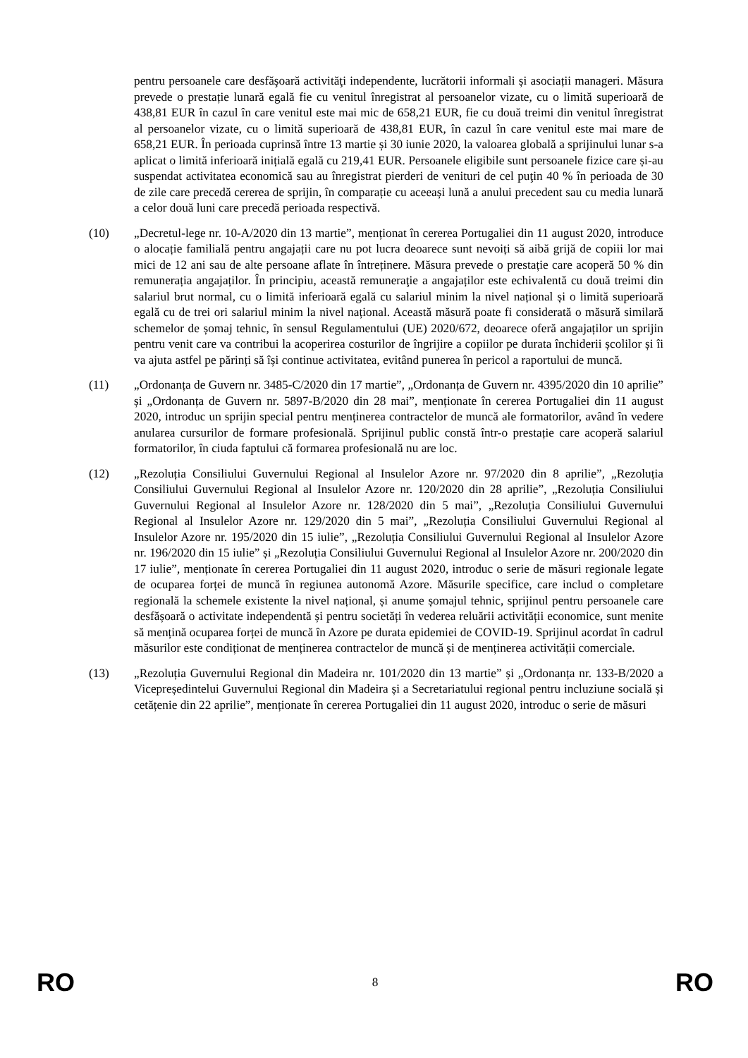pentru persoanele care desfăşoară activităţi independente, lucrătorii informali și asociații manageri. Măsura prevede o prestație lunară egală fie cu venitul înregistrat al persoanelor vizate, cu o limită superioară de 438,81 EUR în cazul în care venitul este mai mic de 658,21 EUR, fie cu două treimi din venitul înregistrat al persoanelor vizate, cu o limită superioară de 438,81 EUR, în cazul în care venitul este mai mare de 658,21 EUR. În perioada cuprinsă între 13 martie și 30 iunie 2020, la valoarea globală a sprijinului lunar s-a aplicat o limită inferioară inițială egală cu 219,41 EUR. Persoanele eligibile sunt persoanele fizice care și-au suspendat activitatea economică sau au înregistrat pierderi de venituri de cel puţin 40 % în perioada de 30 de zile care precedă cererea de sprijin, în comparație cu aceeași lună a anului precedent sau cu media lunară a celor două luni care precedă perioada respectivă.
(10) „Decretul-lege nr. 10-A/2020 din 13 martie”, menționat în cererea Portugaliei din 11 august 2020, introduce o alocație familială pentru angajații care nu pot lucra deoarece sunt nevoiți să aibă grijă de copiii lor mai mici de 12 ani sau de alte persoane aflate în întreținere. Măsura prevede o prestație care acoperă 50 % din remunerația angajaților. În principiu, această remuneraţie a angajaților este echivalentă cu două treimi din salariul brut normal, cu o limită inferioară egală cu salariul minim la nivel național și o limită superioară egală cu de trei ori salariul minim la nivel național. Această măsură poate fi considerată o măsură similară schemelor de șomaj tehnic, în sensul Regulamentului (UE) 2020/672, deoarece oferă angajaților un sprijin pentru venit care va contribui la acoperirea costurilor de îngrijire a copiilor pe durata închiderii școlilor și îi va ajuta astfel pe părinți să își continue activitatea, evitând punerea în pericol a raportului de muncă.
(11) „Ordonanța de Guvern nr. 3485-C/2020 din 17 martie”, „Ordonanța de Guvern nr. 4395/2020 din 10 aprilie” și „Ordonanța de Guvern nr. 5897-B/2020 din 28 mai”, menționate în cererea Portugaliei din 11 august 2020, introduc un sprijin special pentru menținerea contractelor de muncă ale formatorilor, având în vedere anularea cursurilor de formare profesională. Sprijinul public constă într-o prestație care acoperă salariul formatorilor, în ciuda faptului că formarea profesională nu are loc.
(12) „Rezoluția Consiliului Guvernului Regional al Insulelor Azore nr. 97/2020 din 8 aprilie”, „Rezoluția Consiliului Guvernului Regional al Insulelor Azore nr. 120/2020 din 28 aprilie”, „Rezoluția Consiliului Guvernului Regional al Insulelor Azore nr. 128/2020 din 5 mai”, „Rezoluția Consiliului Guvernului Regional al Insulelor Azore nr. 129/2020 din 5 mai”, „Rezoluția Consiliului Guvernului Regional al Insulelor Azore nr. 195/2020 din 15 iulie”, „Rezoluția Consiliului Guvernului Regional al Insulelor Azore nr. 196/2020 din 15 iulie” și „Rezoluția Consiliului Guvernului Regional al Insulelor Azore nr. 200/2020 din 17 iulie”, menționate în cererea Portugaliei din 11 august 2020, introduc o serie de măsuri regionale legate de ocuparea forței de muncă în regiunea autonomă Azore. Măsurile specifice, care includ o completare regională la schemele existente la nivel național, și anume șomajul tehnic, sprijinul pentru persoanele care desfășoară o activitate independentă și pentru societăți în vederea reluării activității economice, sunt menite să mențină ocuparea forței de muncă în Azore pe durata epidemiei de COVID-19. Sprijinul acordat în cadrul măsurilor este condiționat de menținerea contractelor de muncă și de menținerea activității comerciale.
(13) „Rezoluția Guvernului Regional din Madeira nr. 101/2020 din 13 martie” și „Ordonanța nr. 133-B/2020 a Vicepreședintelui Guvernului Regional din Madeira și a Secretariatului regional pentru incluziune socială și cetățenie din 22 aprilie”, menționate în cererea Portugaliei din 11 august 2020, introduc o serie de măsuri
RO 8 RO